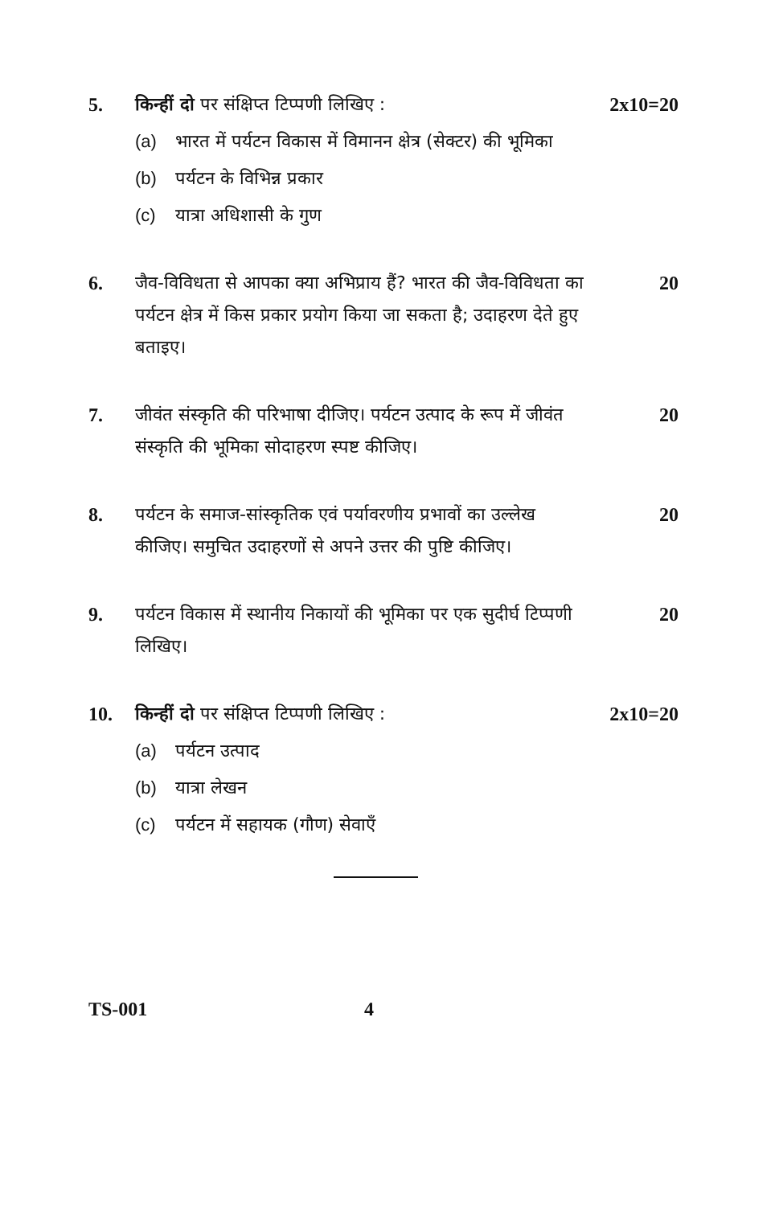5. किन्हीं दो पर संक्षिप्त टिप्पणी लिखिए :
(a) भारत में पर्यटन विकास में विमानन क्षेत्र (सेक्टर) की भूमिका
(b) पर्यटन के विभिन्न प्रकार
(c) यात्रा अधिशासी के गुण
2x10=20
6. जैव-विविधता से आपका क्या अभिप्राय हैं? भारत की जैव-विविधता का पर्यटन क्षेत्र में किस प्रकार प्रयोग किया जा सकता है; उदाहरण देते हुए बताइए।
20
7. जीवंत संस्कृति की परिभाषा दीजिए। पर्यटन उत्पाद के रूप में जीवंत संस्कृति की भूमिका सोदाहरण स्पष्ट कीजिए।
20
8. पर्यटन के समाज-सांस्कृतिक एवं पर्यावरणीय प्रभावों का उल्लेख कीजिए। समुचित उदाहरणों से अपने उत्तर की पुष्टि कीजिए।
20
9. पर्यटन विकास में स्थानीय निकायों की भूमिका पर एक सुदीर्घ टिप्पणी लिखिए।
20
10. किन्हीं दो पर संक्षिप्त टिप्पणी लिखिए :
(a) पर्यटन उत्पाद
(b) यात्रा लेखन
(c) पर्यटन में सहायक (गौण) सेवाएँ
2x10=20
TS-001 4